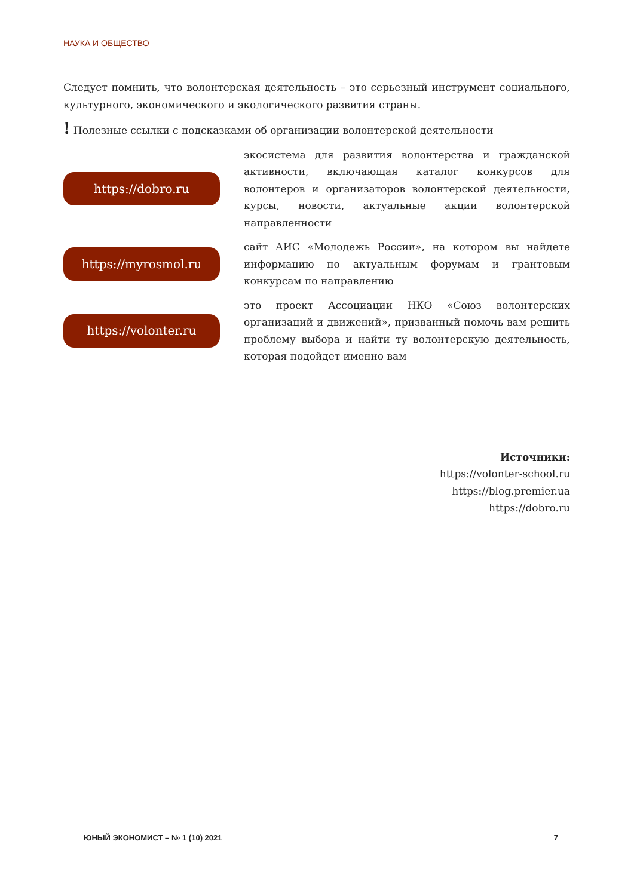НАУКА И ОБЩЕСТВО
Следует помнить, что волонтерская деятельность – это серьезный инструмент социального, культурного, экономического и экологического развития страны.
! Полезные ссылки с подсказками об организации волонтерской деятельности
https://dobro.ru
экосистема для развития волонтерства и гражданской активности, включающая каталог конкурсов для волонтеров и организаторов волонтерской деятельности, курсы, новости, актуальные акции волонтерской направленности
https://myrosmol.ru
сайт АИС «Молодежь России», на котором вы найдете информацию по актуальным форумам и грантовым конкурсам по направлению
https://volonter.ru
это проект Ассоциации НКО «Союз волонтерских организаций и движений», призванный помочь вам решить проблему выбора и найти ту волонтерскую деятельность, которая подойдет именно вам
Источники:
https://volonter-school.ru
https://blog.premier.ua
https://dobro.ru
ЮНЫЙ ЭКОНОМИСТ – № 1 (10) 2021 7